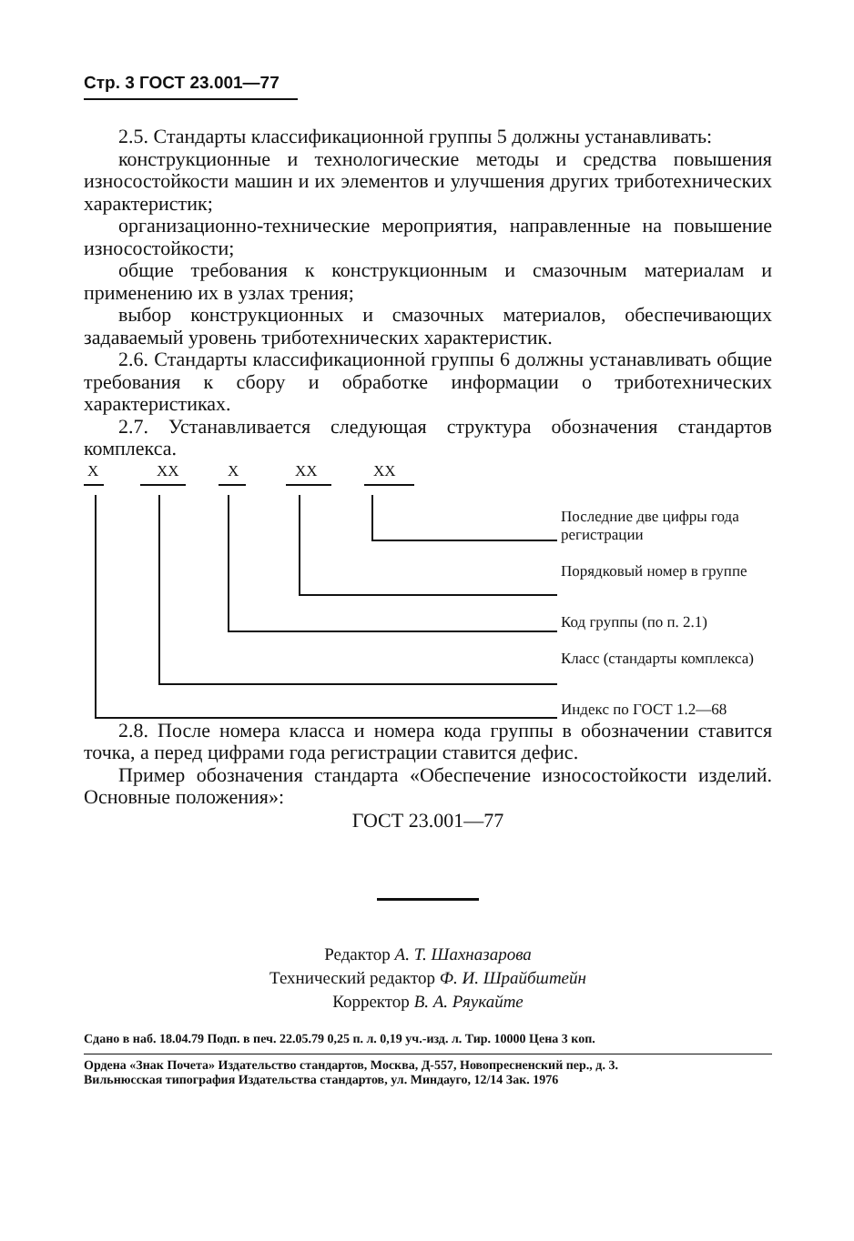Стр. 3 ГОСТ 23.001—77
2.5. Стандарты классификационной группы 5 должны устанавливать:
конструкционные и технологические методы и средства повышения износостойкости машин и их элементов и улучшения других триботехнических характеристик;
организационно-технические мероприятия, направленные на повышение износостойкости;
общие требования к конструкционным и смазочным материалам и применению их в узлах трения;
выбор конструкционных и смазочных материалов, обеспечивающих задаваемый уровень триботехнических характеристик.
2.6. Стандарты классификационной группы 6 должны устанавливать общие требования к сбору и обработке информации о триботехнических характеристиках.
2.7. Устанавливается следующая структура обозначения стандартов комплекса.
Х ХХ Х ХХ ХХ
Последние две цифры года регистрации
Порядковый номер в группе
Код группы (по п. 2.1)
Класс (стандарты комплекса)
Индекс по ГОСТ 1.2—68
2.8. После номера класса и номера кода группы в обозначении ставится точка, а перед цифрами года регистрации ставится дефис.
Пример обозначения стандарта «Обеспечение износостойкости изделий. Основные положения»:
ГОСТ 23.001—77
Редактор А. Т. Шахназарова
Технический редактор Ф. И. Шрайбштейн
Корректор В. А. Ряукайте
Сдано в наб. 18.04.79 Подп. в печ. 22.05.79 0,25 п. л. 0,19 уч.-изд. л. Тир. 10000 Цена 3 коп.
Ордена «Знак Почета» Издательство стандартов, Москва, Д-557, Новопресненский пер., д. 3.
Вильнюсская типография Издательства стандартов, ул. Миндауго, 12/14 Зак. 1976